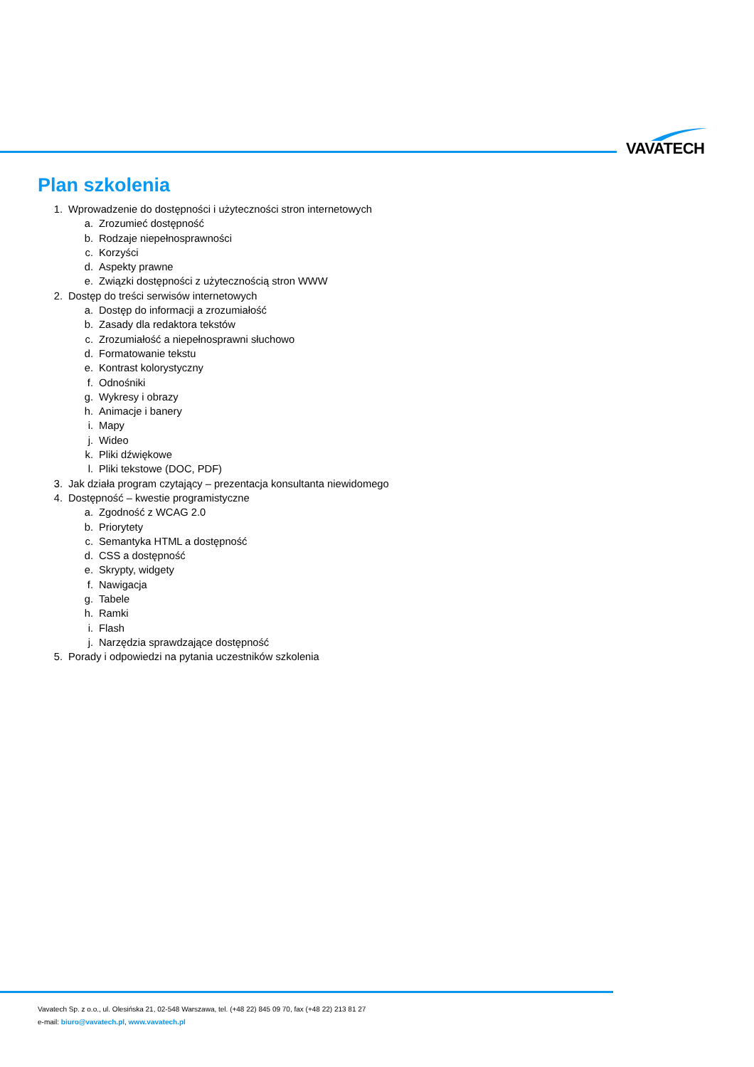VAVATECH
Plan szkolenia
1. Wprowadzenie do dostępności i użyteczności stron internetowych
a. Zrozumieć dostępność
b. Rodzaje niepełnosprawności
c. Korzyści
d. Aspekty prawne
e. Związki dostępności z użytecznością stron WWW
2. Dostęp do treści serwisów internetowych
a. Dostęp do informacji a zrozumiałość
b. Zasady dla redaktora tekstów
c. Zrozumiałość a niepełnosprawni słuchowo
d. Formatowanie tekstu
e. Kontrast kolorystyczny
f. Odnośniki
g. Wykresy i obrazy
h. Animacje i banery
i. Mapy
j. Wideo
k. Pliki dźwiękowe
l. Pliki tekstowe (DOC, PDF)
3. Jak działa program czytający – prezentacja konsultanta niewidomego
4. Dostępność – kwestie programistyczne
a. Zgodność z WCAG 2.0
b. Priorytety
c. Semantyka HTML a dostępność
d. CSS a dostępność
e. Skrypty, widgety
f. Nawigacja
g. Tabele
h. Ramki
i. Flash
j. Narzędzia sprawdzające dostępność
5. Porady i odpowiedzi na pytania uczestników szkolenia
Vavatech Sp. z o.o., ul. Olesińska 21, 02-548 Warszawa, tel. (+48 22) 845 09 70, fax (+48 22) 213 81 27
e-mail: biuro@vavatech.pl, www.vavatech.pl